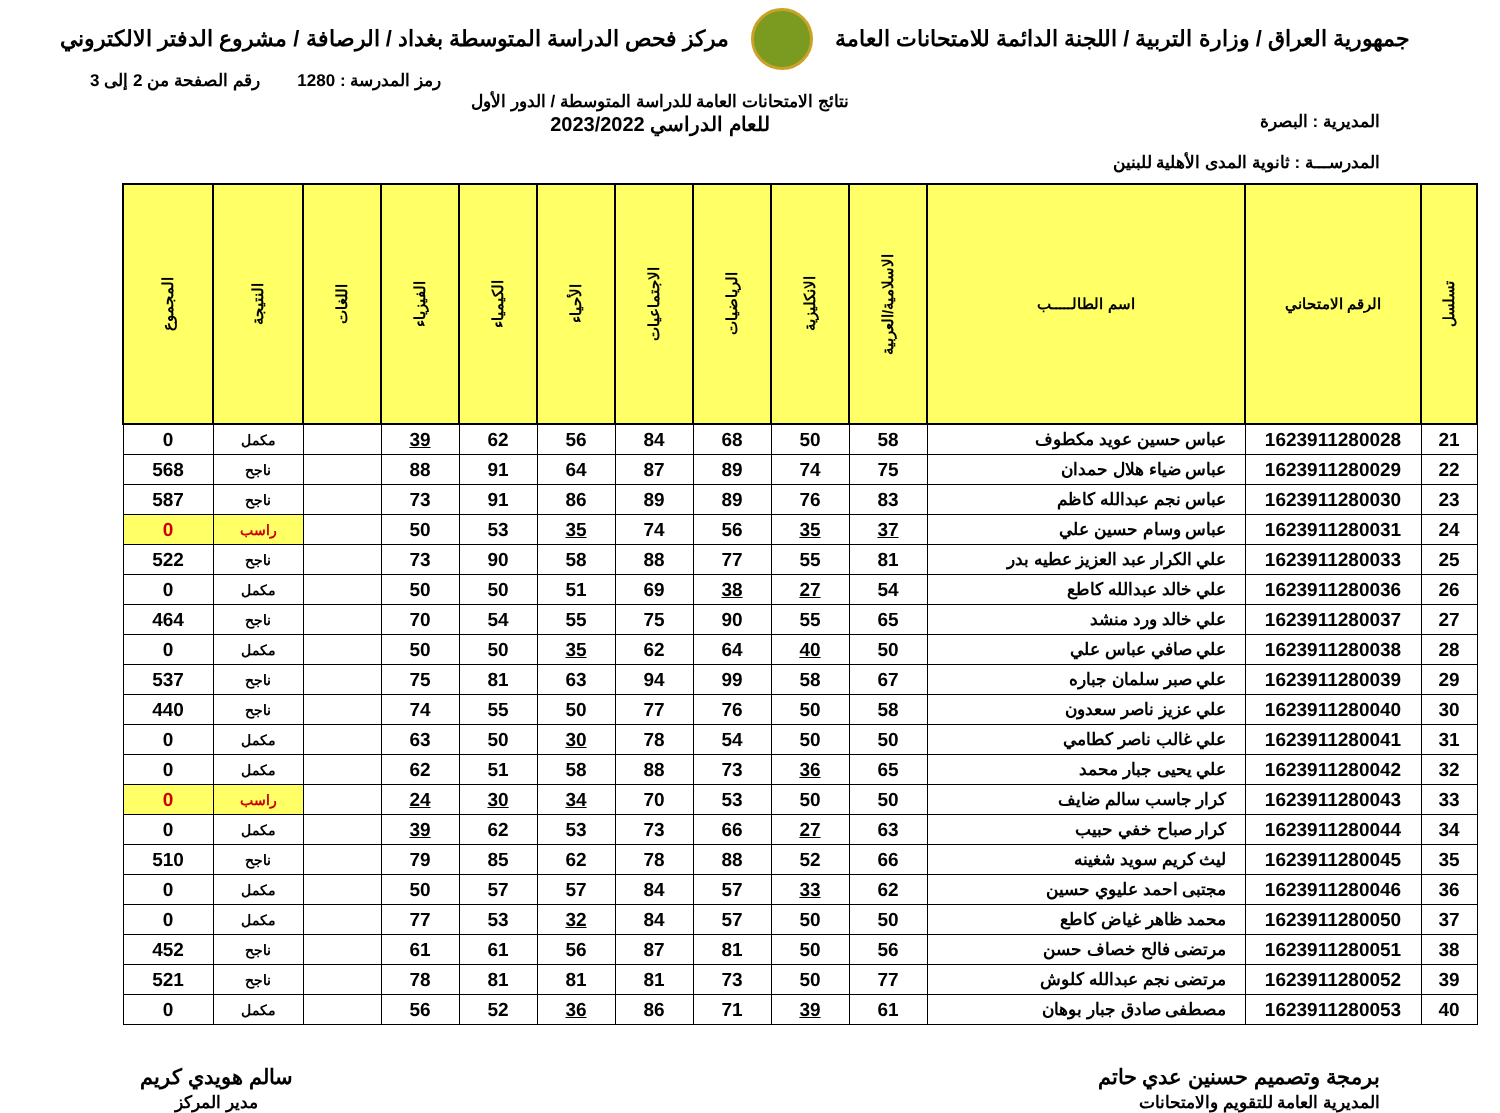جمهورية العراق / وزارة التربية / اللجنة الدائمة للامتحانات العامة
مركز فحص الدراسة المتوسطة بغداد / الرصافة / مشروع الدفتر الالكتروني
رمز المدرسة : 1280 رقم الصفحة من 2 إلى 3
المديرية : البصرة
المدرســـة : ثانوية المدى الأهلية للبنين
نتائج الامتحانات العامة للدراسة المتوسطة / الدور الأول
للعام الدراسي 2023/2022
| تسلسل | الرقم الامتحاني | اسم الطالـــــب | الاسلامية/العربية | الانكليزية | الرياضيات | الاجتماعيات | الأحياء | الكيمياء | الفيزياء | اللغات | النتيجة | المجموع |
| --- | --- | --- | --- | --- | --- | --- | --- | --- | --- | --- | --- | --- |
| 21 | 1623911280028 | عباس حسين عويد مكطوف | 58 | 50 | 68 | 84 | 56 | 62 | 39 | | مكمل | 0 |
| 22 | 1623911280029 | عباس ضياء هلال حمدان | 75 | 74 | 89 | 87 | 64 | 91 | 88 | | ناجح | 568 |
| 23 | 1623911280030 | عباس نجم عبدالله كاظم | 83 | 76 | 89 | 89 | 86 | 91 | 73 | | ناجح | 587 |
| 24 | 1623911280031 | عباس وسام حسين علي | 37 | 35 | 56 | 74 | 35 | 53 | 50 | | راسب | 0 |
| 25 | 1623911280033 | علي الكرار عبد العزيز عطيه بدر | 81 | 55 | 77 | 88 | 58 | 90 | 73 | | ناجح | 522 |
| 26 | 1623911280036 | علي خالد عبدالله كاطع | 54 | 27 | 38 | 69 | 51 | 50 | 50 | | مكمل | 0 |
| 27 | 1623911280037 | علي خالد ورد منشد | 65 | 55 | 90 | 75 | 55 | 54 | 70 | | ناجح | 464 |
| 28 | 1623911280038 | علي صافي عباس علي | 50 | 40 | 64 | 62 | 35 | 50 | 50 | | مكمل | 0 |
| 29 | 1623911280039 | علي صبر سلمان جباره | 67 | 58 | 99 | 94 | 63 | 81 | 75 | | ناجح | 537 |
| 30 | 1623911280040 | علي عزيز ناصر سعدون | 58 | 50 | 76 | 77 | 50 | 55 | 74 | | ناجح | 440 |
| 31 | 1623911280041 | علي غالب ناصر كطامي | 50 | 50 | 54 | 78 | 30 | 50 | 63 | | مكمل | 0 |
| 32 | 1623911280042 | علي يحيى جبار محمد | 65 | 36 | 73 | 88 | 58 | 51 | 62 | | مكمل | 0 |
| 33 | 1623911280043 | كرار جاسب سالم ضايف | 50 | 50 | 53 | 70 | 34 | 30 | 24 | | راسب | 0 |
| 34 | 1623911280044 | كرار صباح خفي حبيب | 63 | 27 | 66 | 73 | 53 | 62 | 39 | | مكمل | 0 |
| 35 | 1623911280045 | ليث كريم سويد شغينه | 66 | 52 | 88 | 78 | 62 | 85 | 79 | | ناجح | 510 |
| 36 | 1623911280046 | مجتبى احمد عليوي حسين | 62 | 33 | 57 | 84 | 57 | 57 | 50 | | مكمل | 0 |
| 37 | 1623911280050 | محمد ظاهر غياض كاطع | 50 | 50 | 57 | 84 | 32 | 53 | 77 | | مكمل | 0 |
| 38 | 1623911280051 | مرتضى فالح خصاف حسن | 56 | 50 | 81 | 87 | 56 | 61 | 61 | | ناجح | 452 |
| 39 | 1623911280052 | مرتضى نجم عبدالله كلوش | 77 | 50 | 73 | 81 | 81 | 81 | 78 | | ناجح | 521 |
| 40 | 1623911280053 | مصطفى صادق جبار بوهان | 61 | 39 | 71 | 86 | 36 | 52 | 56 | | مكمل | 0 |
برمجة وتصميم حسنين عدي حاتم
المديرية العامة للتقويم والامتحانات
سالم هويدي كريم
مدير المركز